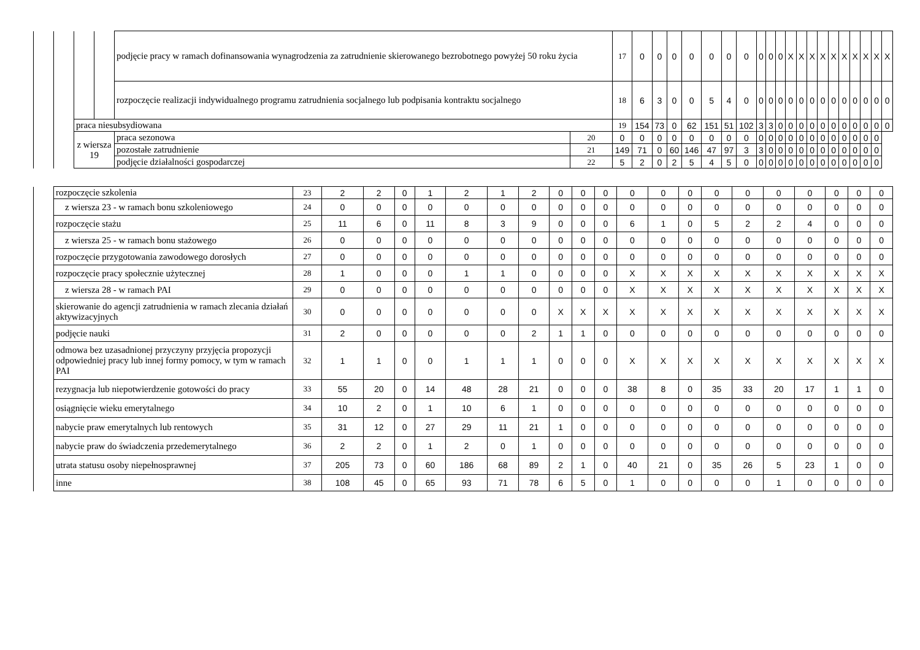| | | | | podjęcie pracy w ramach dofinansowania wynagrodzenia za zatrudnienie skierowanego bezrobotnego powyżej 50 roku życia | | 17 | 0 | 0 | 0 | 0 | 0 | 0 | 0 | 0 | 0 | 0 | X | X | X | X | X | X | X | X | X | X |
| | | | | rozpoczęcie realizacji indywidualnego programu zatrudnienia socjalnego lub podpisania kontraktu socjalnego | | 18 | 6 | 3 | 0 | 0 | 5 | 4 | 0 | 0 | 0 | 0 | 0 | 0 | 0 | 0 | 0 | 0 | 0 | 0 | 0 | 0 |
| | | praca niesubsydiowana | | | | 19 | 154 | 73 | 0 | 62 | 151 | 51 | 102 | 3 | 3 | 0 | 0 | 0 | 0 | 0 | 0 | 0 | 0 | 0 | 0 | 0 |
| | | z wiersza 19 | | praca sezonowa | 20 | 0 | 0 | 0 | 0 | 0 | 0 | 0 | 0 | 0 | 0 | 0 | 0 | 0 | 0 | 0 | 0 | 0 | 0 | 0 | 0 | |
| | | | | pozostałe zatrudnienie | 21 | 149 | 71 | 0 | 60 | 146 | 47 | 97 | 3 | 3 | 0 | 0 | 0 | 0 | 0 | 0 | 0 | 0 | 0 | 0 | 0 | |
| | | | | podjęcie działalności gospodarczej | 22 | 5 | 2 | 0 | 2 | 5 | 4 | 5 | 0 | 0 | 0 | 0 | 0 | 0 | 0 | 0 | 0 | 0 | 0 | 0 | 0 | |
| | rozpoczęcie szkolenia | 23 | 2 | 2 | 0 | 1 | 2 | 1 | 2 | 0 | 0 | 0 | 0 | 0 | 0 | 0 | 0 | 0 | 0 | 0 | 0 | 0 |
| | z wiersza 23 - w ramach bonu szkoleniowego | 24 | 0 | 0 | 0 | 0 | 0 | 0 | 0 | 0 | 0 | 0 | 0 | 0 | 0 | 0 | 0 | 0 | 0 | 0 | 0 | 0 |
| | rozpoczęcie stażu | 25 | 11 | 6 | 0 | 11 | 8 | 3 | 9 | 0 | 0 | 0 | 6 | 1 | 0 | 5 | 2 | 2 | 4 | 0 | 0 | 0 |
| | z wiersza 25 - w ramach bonu stażowego | 26 | 0 | 0 | 0 | 0 | 0 | 0 | 0 | 0 | 0 | 0 | 0 | 0 | 0 | 0 | 0 | 0 | 0 | 0 | 0 | 0 |
| | rozpoczęcie przygotowania zawodowego dorosłych | 27 | 0 | 0 | 0 | 0 | 0 | 0 | 0 | 0 | 0 | 0 | 0 | 0 | 0 | 0 | 0 | 0 | 0 | 0 | 0 | 0 |
| | rozpoczęcie pracy społecznie użytecznej | 28 | 1 | 0 | 0 | 0 | 1 | 1 | 0 | 0 | 0 | 0 | X | X | X | X | X | X | X | X | X | X |
| | z wiersza 28 - w ramach PAI | 29 | 0 | 0 | 0 | 0 | 0 | 0 | 0 | 0 | 0 | 0 | X | X | X | X | X | X | X | X | X | X |
| | skierowanie do agencji zatrudnienia w ramach zlecania działań aktywizacyjnych | 30 | 0 | 0 | 0 | 0 | 0 | 0 | 0 | X | X | X | X | X | X | X | X | X | X | X | X | X |
| | podjęcie nauki | 31 | 2 | 0 | 0 | 0 | 0 | 0 | 2 | 1 | 1 | 0 | 0 | 0 | 0 | 0 | 0 | 0 | 0 | 0 | 0 | 0 |
| | odmowa bez uzasadnionej przyczyny przyjęcia propozycji odpowiedniej pracy lub innej formy pomocy, w tym w ramach PAI | 32 | 1 | 1 | 0 | 0 | 1 | 1 | 1 | 0 | 0 | 0 | X | X | X | X | X | X | X | X | X | X |
| | rezygnacja lub niepotwierdzenie gotowości do pracy | 33 | 55 | 20 | 0 | 14 | 48 | 28 | 21 | 0 | 0 | 0 | 38 | 8 | 0 | 35 | 33 | 20 | 17 | 1 | 1 | 0 |
| | osiągnięcie wieku emerytalnego | 34 | 10 | 2 | 0 | 1 | 10 | 6 | 1 | 0 | 0 | 0 | 0 | 0 | 0 | 0 | 0 | 0 | 0 | 0 | 0 | 0 |
| | nabycie praw emerytalnych lub rentowych | 35 | 31 | 12 | 0 | 27 | 29 | 11 | 21 | 1 | 0 | 0 | 0 | 0 | 0 | 0 | 0 | 0 | 0 | 0 | 0 | 0 |
| | nabycie praw do świadczenia przedemerytalnego | 36 | 2 | 2 | 0 | 1 | 2 | 0 | 1 | 0 | 0 | 0 | 0 | 0 | 0 | 0 | 0 | 0 | 0 | 0 | 0 | 0 |
| | utrata statusu osoby niepełnosprawnej | 37 | 205 | 73 | 0 | 60 | 186 | 68 | 89 | 2 | 1 | 0 | 40 | 21 | 0 | 35 | 26 | 5 | 23 | 1 | 0 | 0 |
| | inne | 38 | 108 | 45 | 0 | 65 | 93 | 71 | 78 | 6 | 5 | 0 | 1 | 0 | 0 | 0 | 0 | 1 | 0 | 0 | 0 | 0 |